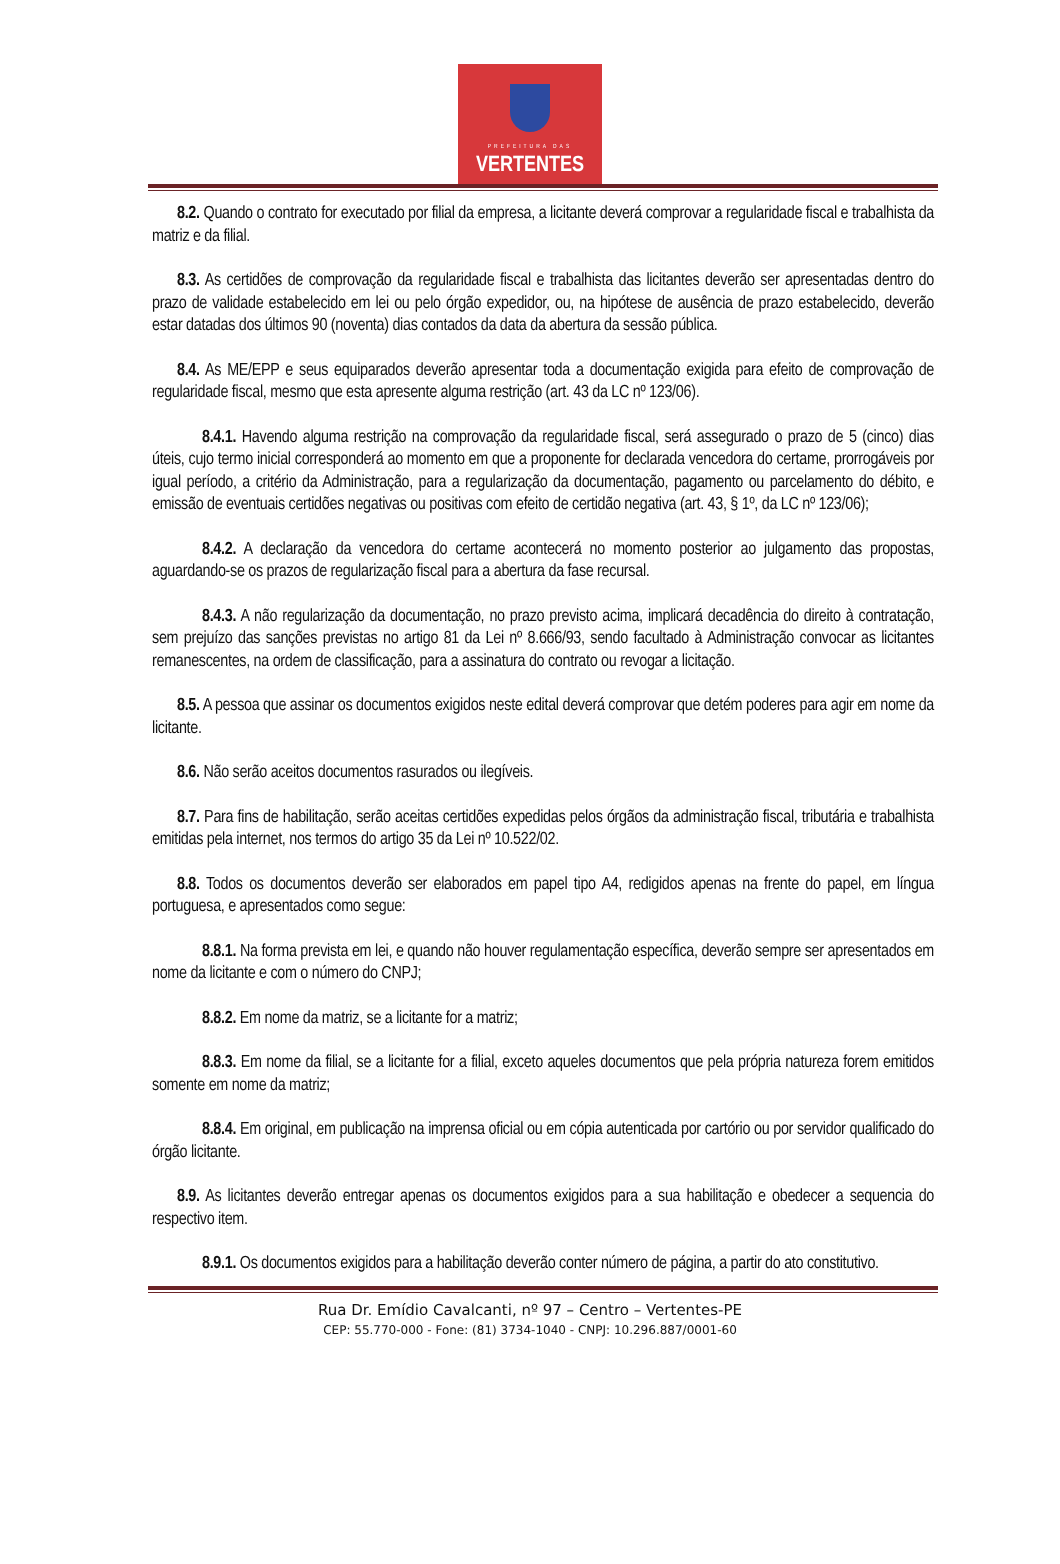PREFEITURA DAS
VERTENTES
8.2. Quando o contrato for executado por filial da empresa, a licitante deverá comprovar a regularidade fiscal e trabalhista da matriz e da filial.
8.3. As certidões de comprovação da regularidade fiscal e trabalhista das licitantes deverão ser apresentadas dentro do prazo de validade estabelecido em lei ou pelo órgão expedidor, ou, na hipótese de ausência de prazo estabelecido, deverão estar datadas dos últimos 90 (noventa) dias contados da data da abertura da sessão pública.
8.4. As ME/EPP e seus equiparados deverão apresentar toda a documentação exigida para efeito de comprovação de regularidade fiscal, mesmo que esta apresente alguma restrição (art. 43 da LC nº 123/06).
8.4.1. Havendo alguma restrição na comprovação da regularidade fiscal, será assegurado o prazo de 5 (cinco) dias úteis, cujo termo inicial corresponderá ao momento em que a proponente for declarada vencedora do certame, prorrogáveis por igual período, a critério da Administração, para a regularização da documentação, pagamento ou parcelamento do débito, e emissão de eventuais certidões negativas ou positivas com efeito de certidão negativa (art. 43, § 1º, da LC nº 123/06);
8.4.2. A declaração da vencedora do certame acontecerá no momento posterior ao julgamento das propostas, aguardando-se os prazos de regularização fiscal para a abertura da fase recursal.
8.4.3. A não regularização da documentação, no prazo previsto acima, implicará decadência do direito à contratação, sem prejuízo das sanções previstas no artigo 81 da Lei nº 8.666/93, sendo facultado à Administração convocar as licitantes remanescentes, na ordem de classificação, para a assinatura do contrato ou revogar a licitação.
8.5. A pessoa que assinar os documentos exigidos neste edital deverá comprovar que detém poderes para agir em nome da licitante.
8.6. Não serão aceitos documentos rasurados ou ilegíveis.
8.7. Para fins de habilitação, serão aceitas certidões expedidas pelos órgãos da administração fiscal, tributária e trabalhista emitidas pela internet, nos termos do artigo 35 da Lei nº 10.522/02.
8.8. Todos os documentos deverão ser elaborados em papel tipo A4, redigidos apenas na frente do papel, em língua portuguesa, e apresentados como segue:
8.8.1. Na forma prevista em lei, e quando não houver regulamentação específica, deverão sempre ser apresentados em nome da licitante e com o número do CNPJ;
8.8.2. Em nome da matriz, se a licitante for a matriz;
8.8.3. Em nome da filial, se a licitante for a filial, exceto aqueles documentos que pela própria natureza forem emitidos somente em nome da matriz;
8.8.4. Em original, em publicação na imprensa oficial ou em cópia autenticada por cartório ou por servidor qualificado do órgão licitante.
8.9. As licitantes deverão entregar apenas os documentos exigidos para a sua habilitação e obedecer a sequencia do respectivo item.
8.9.1. Os documentos exigidos para a habilitação deverão conter número de página, a partir do ato constitutivo.
Rua Dr. Emídio Cavalcanti, nº 97 – Centro – Vertentes-PE
CEP: 55.770-000 - Fone: (81) 3734-1040 - CNPJ: 10.296.887/0001-60